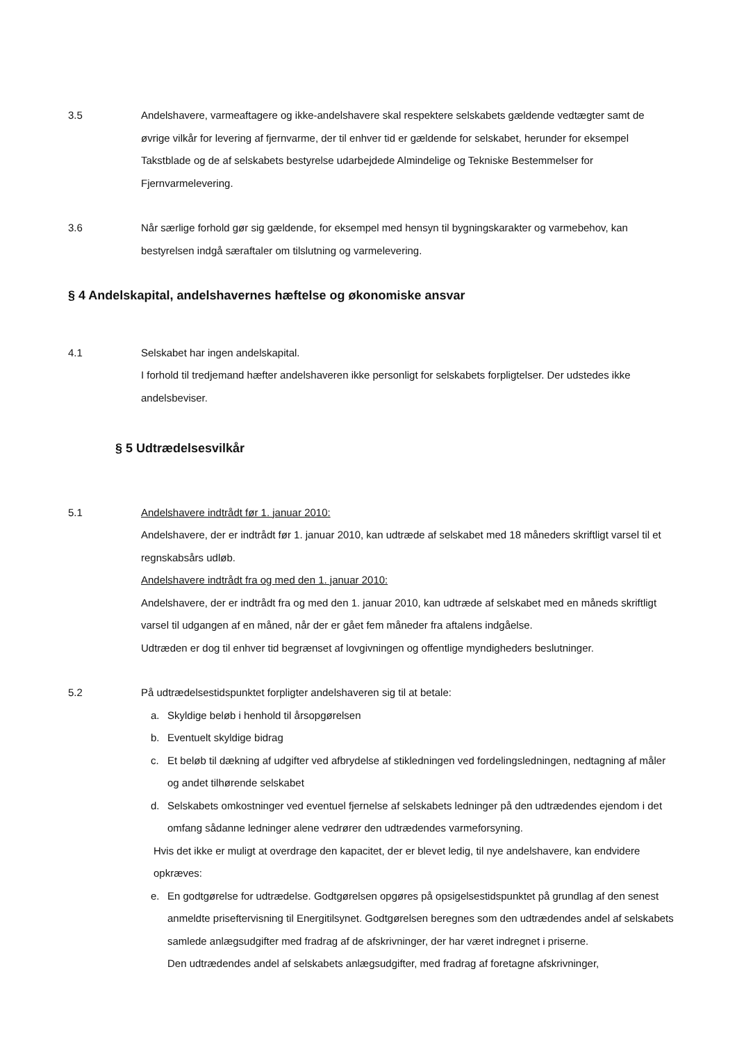3.5 Andelshavere, varmeaftagere og ikke-andelshavere skal respektere selskabets gældende vedtægter samt de øvrige vilkår for levering af fjernvarme, der til enhver tid er gældende for selskabet, herunder for eksempel Takstblade og de af selskabets bestyrelse udarbejdede Almindelige og Tekniske Bestemmelser for Fjernvarmelevering.
3.6 Når særlige forhold gør sig gældende, for eksempel med hensyn til bygningskarakter og varmebehov, kan bestyrelsen indgå særaftaler om tilslutning og varmelevering.
§ 4 Andelskapital, andelshavernes hæftelse og økonomiske ansvar
4.1 Selskabet har ingen andelskapital.
I forhold til tredjemand hæfter andelshaveren ikke personligt for selskabets forpligtelser. Der udstedes ikke andelsbeviser.
§ 5 Udtrædelsesvilkår
5.1 Andelshavere indtrådt før 1. januar 2010:
Andelshavere, der er indtrådt før 1. januar 2010, kan udtræde af selskabet med 18 måneders skriftligt varsel til et regnskabsårs udløb.
Andelshavere indtrådt fra og med den 1. januar 2010:
Andelshavere, der er indtrådt fra og med den 1. januar 2010, kan udtræde af selskabet med en måneds skriftligt varsel til udgangen af en måned, når der er gået fem måneder fra aftalens indgåelse.
Udtræden er dog til enhver tid begrænset af lovgivningen og offentlige myndigheders beslutninger.
5.2 På udtrædelsestidspunktet forpligter andelshaveren sig til at betale:
a. Skyldige beløb i henhold til årsopgørelsen
b. Eventuelt skyldige bidrag
c. Et beløb til dækning af udgifter ved afbrydelse af stikledningen ved fordelingsledningen, nedtagning af måler og andet tilhørende selskabet
d. Selskabets omkostninger ved eventuel fjernelse af selskabets ledninger på den udtrædendes ejendom i det omfang sådanne ledninger alene vedrører den udtrædendes varmeforsyning.
Hvis det ikke er muligt at overdrage den kapacitet, der er blevet ledig, til nye andelshavere, kan endvidere opkræves:
e. En godtgørelse for udtrædelse. Godtgørelsen opgøres på opsigelsestidspunktet på grundlag af den senest anmeldte priseftervisning til Energitilsynet. Godtgørelsen beregnes som den udtrædendes andel af selskabets samlede anlægsudgifter med fradrag af de afskrivninger, der har været indregnet i priserne.
Den udtrædendes andel af selskabets anlægsudgifter, med fradrag af foretagne afskrivninger,